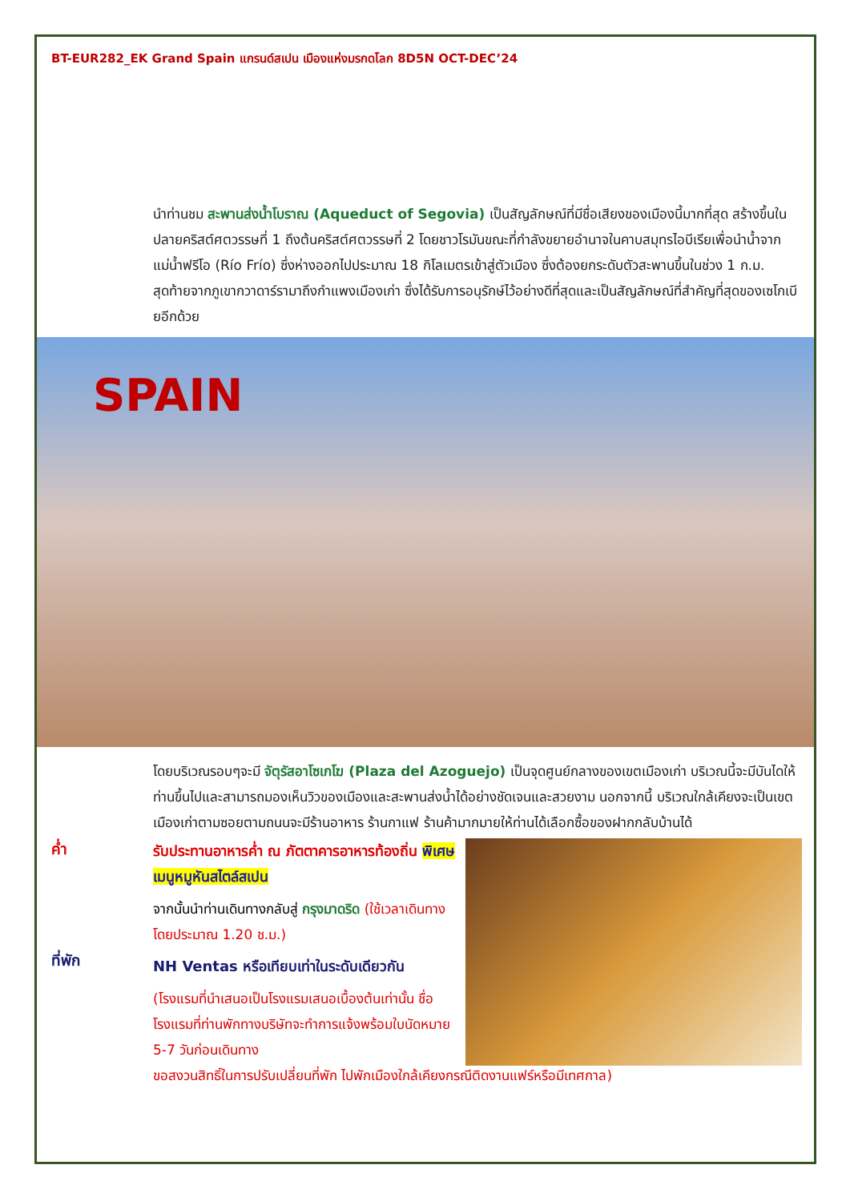BT-EUR282_EK Grand Spain แกรนด์สเปน เมืองแห่งมรกดโลก 8D5N OCT-DEC’24
นำท่านชม สะพานส่งน้ำโบราณ (Aqueduct of Segovia) เป็นสัญลักษณ์ที่มีชื่อเสียงของเมืองนี้มากที่สุด สร้างขึ้นในปลายคริสต์ศตวรรษที่ 1 ถึงต้นคริสต์ศตวรรษที่ 2 โดยชาวโรมันขณะที่กำลังขยายอำนาจในคาบสมุทรไอบีเรียเพื่อนำน้ำจากแม่น้ำฟรีโอ (Río Frío) ซึ่งห่างออกไปประมาณ 18 กิโลเมตรเข้าสู่ตัวเมือง ซึ่งต้องยกระดับตัวสะพานขึ้นในช่วง 1 ก.ม. สุดท้ายจากภูเขากวาดาร์รามาถึงกำแพงเมืองเก่า ซึ่งได้รับการอนุรักษ์ไว้อย่างดีที่สุดและเป็นสัญลักษณ์ที่สำคัญที่สุดของเซโกเบียอีกด้วย
SPAIN
โดยบริเวณรอบๆจะมี จัตุรัสอาโซเกโฆ (Plaza del Azoguejo) เป็นจุดศูนย์กลางของเขตเมืองเก่า บริเวณนี้จะมีบันไดให้ท่านขึ้นไปและสามารถมองเห็นวิวของเมืองและสะพานส่งน้ำได้อย่างชัดเจนและสวยงาม นอกจากนี้ บริเวณใกล้เคียงจะเป็นเขตเมืองเก่าตามซอยตามถนนจะมีร้านอาหาร ร้านกาแฟ ร้านค้ามากมายให้ท่านได้เลือกซื้อของฝากกลับบ้านได้
ค่ำ
ที่พัก
รับประทานอาหารค่ำ ณ ภัตตาคารอาหารท้องถิ่น พิเศษเมนูหมูหันสไตล์สเปน
จากนั้นนำท่านเดินทางกลับสู่ กรุงมาดริด (ใช้เวลาเดินทางโดยประมาณ 1.20 ช.ม.)
NH Ventas หรือเทียบเท่าในระดับเดียวกัน
(โรงแรมที่นำเสนอเป็นโรงแรมเสนอเบื้องต้นเท่านั้น ชื่อโรงแรมที่ท่านพักทางบริษัทจะทำการแจ้งพร้อมใบนัดหมาย 5-7 วันก่อนเดินทาง
ขอสงวนสิทธิ์ในการปรับเปลี่ยนที่พัก ไปพักเมืองใกล้เคียงกรณีติดงานแฟร์หรือมีเทศกาล)